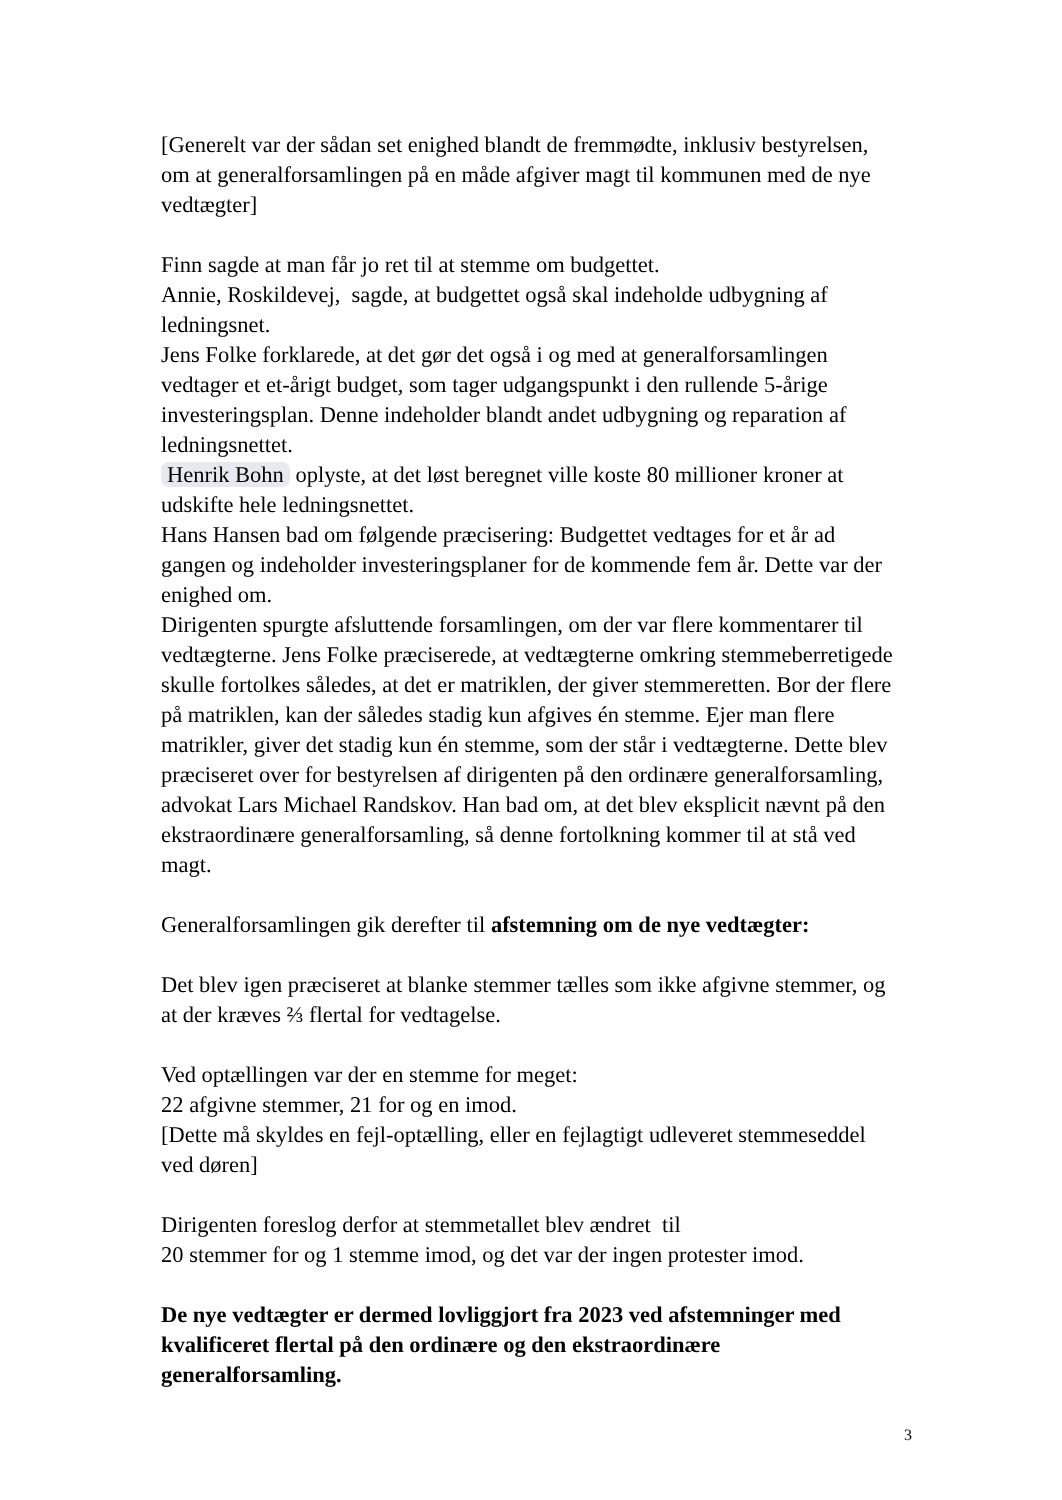[Generelt var der sådan set enighed blandt de fremmødte, inklusiv bestyrelsen, om at generalforsamlingen på en måde afgiver magt til kommunen med de nye vedtægter]
Finn sagde at man får jo ret til at stemme om budgettet.
Annie, Roskildevej, sagde, at budgettet også skal indeholde udbygning af ledningsnet.
Jens Folke forklarede, at det gør det også i og med at generalforsamlingen vedtager et et-årigt budget, som tager udgangspunkt i den rullende 5-årige investeringsplan. Denne indeholder blandt andet udbygning og reparation af ledningsnettet.
Henrik Bohn oplyste, at det løst beregnet ville koste 80 millioner kroner at udskifte hele ledningsnettet.
Hans Hansen bad om følgende præcisering: Budgettet vedtages for et år ad gangen og indeholder investeringsplaner for de kommende fem år. Dette var der enighed om.
Dirigenten spurgte afsluttende forsamlingen, om der var flere kommentarer til vedtægterne. Jens Folke præciserede, at vedtægterne omkring stemmeberretigede skulle fortolkes således, at det er matriklen, der giver stemmeretten. Bor der flere på matriklen, kan der således stadig kun afgives én stemme. Ejer man flere matrikler, giver det stadig kun én stemme, som der står i vedtægterne. Dette blev præciseret over for bestyrelsen af dirigenten på den ordinære generalforsamling, advokat Lars Michael Randskov. Han bad om, at det blev eksplicit nævnt på den ekstraordinære generalforsamling, så denne fortolkning kommer til at stå ved magt.
Generalforsamlingen gik derefter til afstemning om de nye vedtægter:
Det blev igen præciseret at blanke stemmer tælles som ikke afgivne stemmer, og at der kræves ⅔ flertal for vedtagelse.
Ved optællingen var der en stemme for meget:
22 afgivne stemmer, 21 for og en imod.
[Dette må skyldes en fejl-optælling, eller en fejlagtigt udleveret stemmeseddel ved døren]
Dirigenten foreslog derfor at stemmetallet blev ændret til
20 stemmer for og 1 stemme imod, og det var der ingen protester imod.
De nye vedtægter er dermed lovliggjort fra 2023 ved afstemninger med kvalificeret flertal på den ordinære og den ekstraordinære generalforsamling.
3